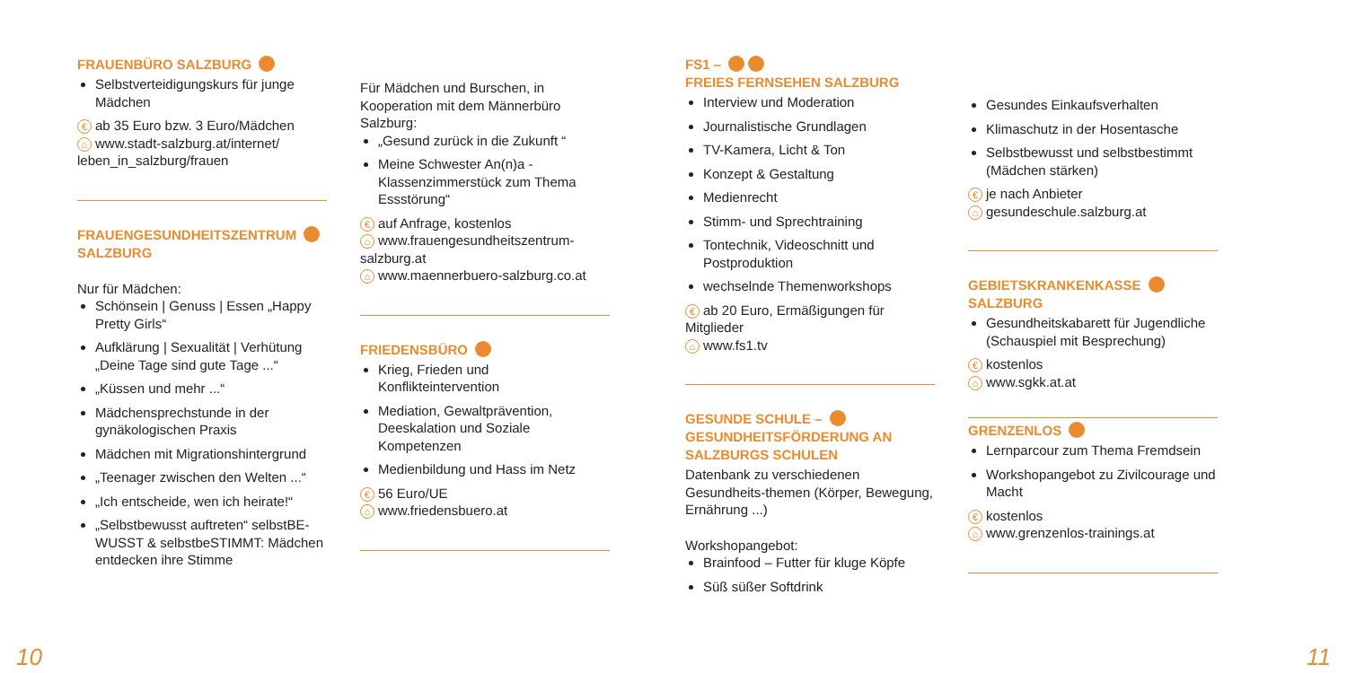FRAUENBÜRO SALZBURG
Selbstverteidigungskurs für junge Mädchen
€ ab 35 Euro bzw. 3 Euro/Mädchen
⌂ www.stadt-salzburg.at/internet/ leben_in_salzburg/frauen
FRAUENGESUNDHEITSZENTRUM
SALZBURG
Nur für Mädchen:
Schönsein | Genuss | Essen „Happy Pretty Girls“
Aufklärung | Sexualität | Verhütung „Deine Tage sind gute Tage ...“
„Küssen und mehr ...“
Mädchensprechstunde in der gynäkologischen Praxis
Mädchen mit Migrationshintergrund
„Teenager zwischen den Welten ...“
„Ich entscheide, wen ich heirate!“
„Selbstbewusst auftreten“ selbstBE-WUSST & selbstbeSTIMMT: Mädchen entdecken ihre Stimme
Für Mädchen und Burschen, in Kooperation mit dem Männerbüro Salzburg:
„Gesund zurück in die Zukunft “
Meine Schwester An(n)a - Klassenzimmerstück zum Thema Essstörung“
€ auf Anfrage, kostenlos
⌂ www.frauengesundheitszentrum-salzburg.at
⌂ www.maennerbuero-salzburg.co.at
FRIEDENSBÜRO
Krieg, Frieden und Konflikteintervention
Mediation, Gewaltprävention, Deeskalation und Soziale Kompetenzen
Medienbildung und Hass im Netz
€ 56 Euro/UE
⌂ www.friedensbuero.at
FS1 –
FREIES FERNSEHEN SALZBURG
Interview und Moderation
Journalistische Grundlagen
TV-Kamera, Licht & Ton
Konzept & Gestaltung
Medienrecht
Stimm- und Sprechtraining
Tontechnik, Videoschnitt und Postproduktion
wechselnde Themenworkshops
€ ab 20 Euro, Ermäßigungen für Mitglieder
⌂ www.fs1.tv
GESUNDE SCHULE –
GESUNDHEITSFÖRDERUNG AN SALZBURGS SCHULEN
Datenbank zu verschiedenen Gesundheits-themen (Körper, Bewegung, Ernährung ...)
Workshopangebot:
Brainfood – Futter für kluge Köpfe
Süß süßer Softdrink
Gesundes Einkaufsverhalten
Klimaschutz in der Hosentasche
Selbstbewusst und selbstbestimmt (Mädchen stärken)
€ je nach Anbieter
⌂ gesundeschule.salzburg.at
GEBIETSKRANKENKASSE
SALZBURG
Gesundheitskabarett für Jugendliche (Schauspiel mit Besprechung)
€ kostenlos
⌂ www.sgkk.at.at
GRENZENLOS
Lernparcour zum Thema Fremdsein
Workshopangebot zu Zivilcourage und Macht
€ kostenlos
⌂ www.grenzenlos-trainings.at
10 11